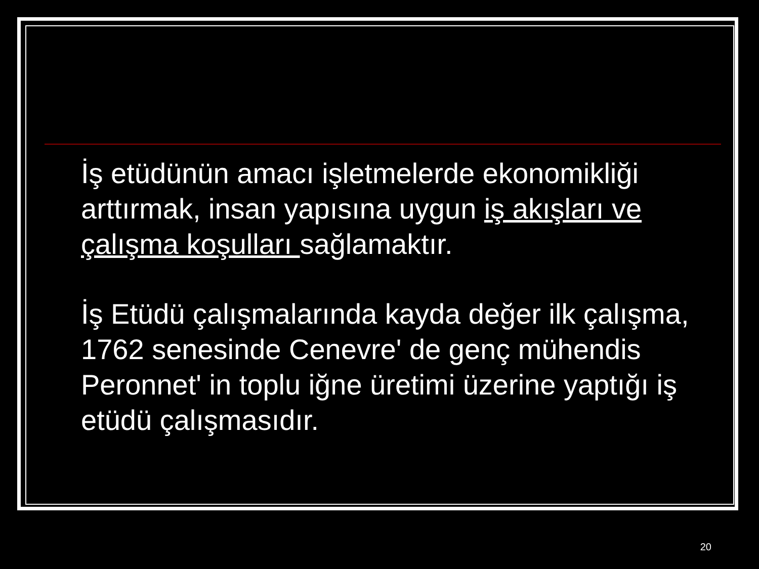İş etüdünün amacı işletmelerde ekonomikliği arttırmak, insan yapısına uygun iş akışları ve çalışma koşulları sağlamaktır.
İş Etüdü çalışmalarında kayda değer ilk çalışma, 1762 senesinde Cenevre' de genç mühendis Peronnet' in toplu iğne üretimi üzerine yaptığı iş etüdü çalışmasıdır.
20